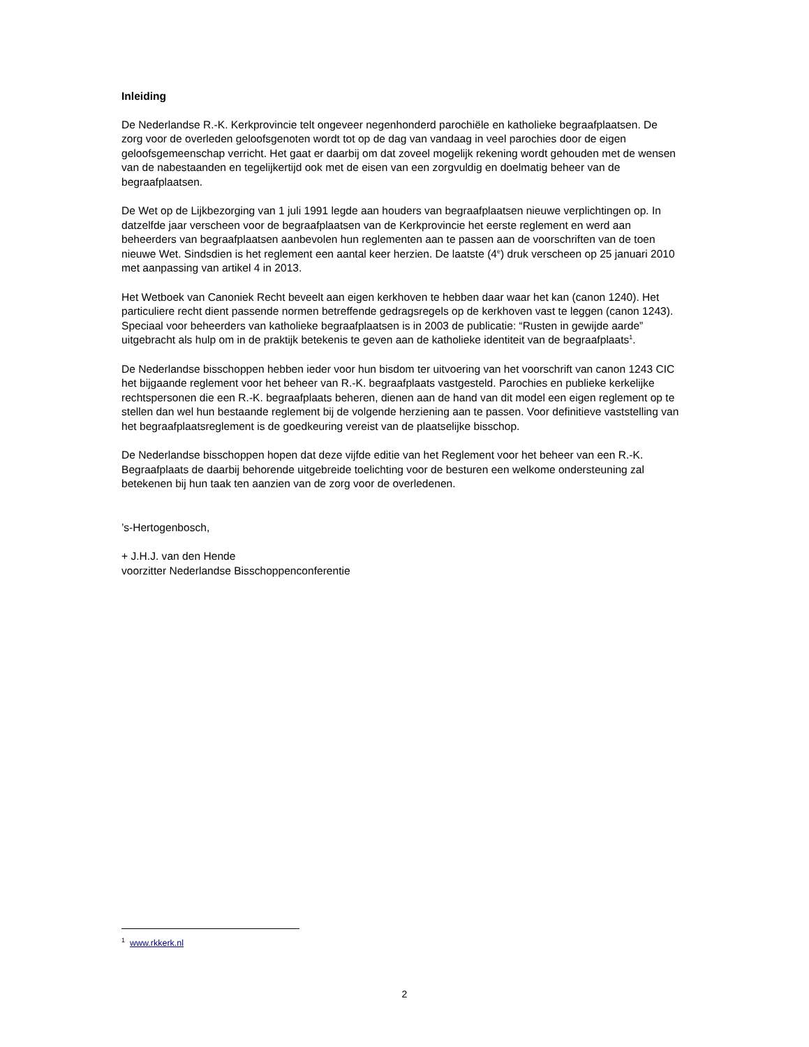Inleiding
De Nederlandse R.-K. Kerkprovincie telt ongeveer negenhonderd parochiële en katholieke begraafplaatsen. De zorg voor de overleden geloofsgenoten wordt tot op de dag van vandaag in veel parochies door de eigen geloofsgemeenschap verricht. Het gaat er daarbij om dat zoveel mogelijk rekening wordt gehouden met de wensen van de nabestaanden en tegelijkertijd ook met de eisen van een zorgvuldig en doelmatig beheer van de begraafplaatsen.
De Wet op de Lijkbezorging van 1 juli 1991 legde aan houders van begraafplaatsen nieuwe verplichtingen op. In datzelfde jaar verscheen voor de begraafplaatsen van de Kerkprovincie het eerste reglement en werd aan beheerders van begraafplaatsen aanbevolen hun reglementen aan te passen aan de voorschriften van de toen nieuwe Wet. Sindsdien is het reglement een aantal keer herzien. De laatste (4<sup>e</sup>) druk verscheen op 25 januari 2010 met aanpassing van artikel 4 in 2013.
Het Wetboek van Canoniek Recht beveelt aan eigen kerkhoven te hebben daar waar het kan (canon 1240). Het particuliere recht dient passende normen betreffende gedragsregels op de kerkhoven vast te leggen (canon 1243). Speciaal voor beheerders van katholieke begraafplaatsen is in 2003 de publicatie: “Rusten in gewijde aarde” uitgebracht als hulp om in de praktijk betekenis te geven aan de katholieke identiteit van de begraafplaats<sup>1</sup>.
De Nederlandse bisschoppen hebben ieder voor hun bisdom ter uitvoering van het voorschrift van canon 1243 CIC het bijgaande reglement voor het beheer van R.-K. begraafplaats vastgesteld. Parochies en publieke kerkelijke rechtspersonen die een R.-K. begraafplaats beheren, dienen aan de hand van dit model een eigen reglement op te stellen dan wel hun bestaande reglement bij de volgende herziening aan te passen. Voor definitieve vaststelling van het begraafplaatsreglement is de goedkeuring vereist van de plaatselijke bisschop.
De Nederlandse bisschoppen hopen dat deze vijfde editie van het Reglement voor het beheer van een R.-K. Begraafplaats de daarbij behorende uitgebreide toelichting voor de besturen een welkome ondersteuning zal betekenen bij hun taak ten aanzien van de zorg voor de overledenen.
’s-Hertogenbosch,
+ J.H.J. van den Hende
voorzitter Nederlandse Bisschoppenconferentie
<sup>1</sup> www.rkkerk.nl
2